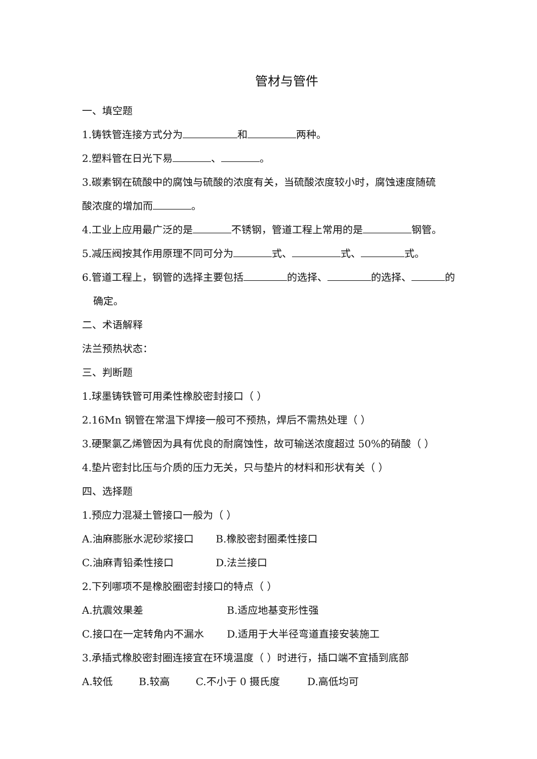管材与管件
一、填空题
1.铸铁管连接方式分为 和 两种。
2.塑料管在日光下易 、 。
3.碳素钢在硫酸中的腐蚀与硫酸的浓度有关，当硫酸浓度较小时，腐蚀速度随硫
酸浓度的增加而 。
4.工业上应用最广泛的是 不锈钢，管道工程上常用的是 钢管。
5.减压阀按其作用原理不同可分为 式、 式、 式。
6.管道工程上，钢管的选择主要包括 的选择、 的选择、 的
确定。
二、术语解释
法兰预热状态：
三、判断题
1.球墨铸铁管可用柔性橡胶密封接口（ ）
2.16Mn 钢管在常温下焊接一般可不预热，焊后不需热处理（ ）
3.硬聚氯乙烯管因为具有优良的耐腐蚀性，故可输送浓度超过 50%的硝酸（ ）
4.垫片密封比压与介质的压力无关，只与垫片的材料和形状有关（ ）
四、选择题
1.预应力混凝土管接口一般为（ ）
A.油麻膨胀水泥砂浆接口 B.橡胶密封圈柔性接口
C.油麻青铅柔性接口 D.法兰接口
2.下列哪项不是橡胶圈密封接口的特点（ ）
A.抗震效果差 B.适应地基变形性强
C.接口在一定转角内不漏水 D.适用于大半径弯道直接安装施工
3.承插式橡胶密封圈连接宜在环境温度（ ）时进行，插口端不宜插到底部
A.较低 B.较高 C.不小于 0 摄氏度 D.高低均可